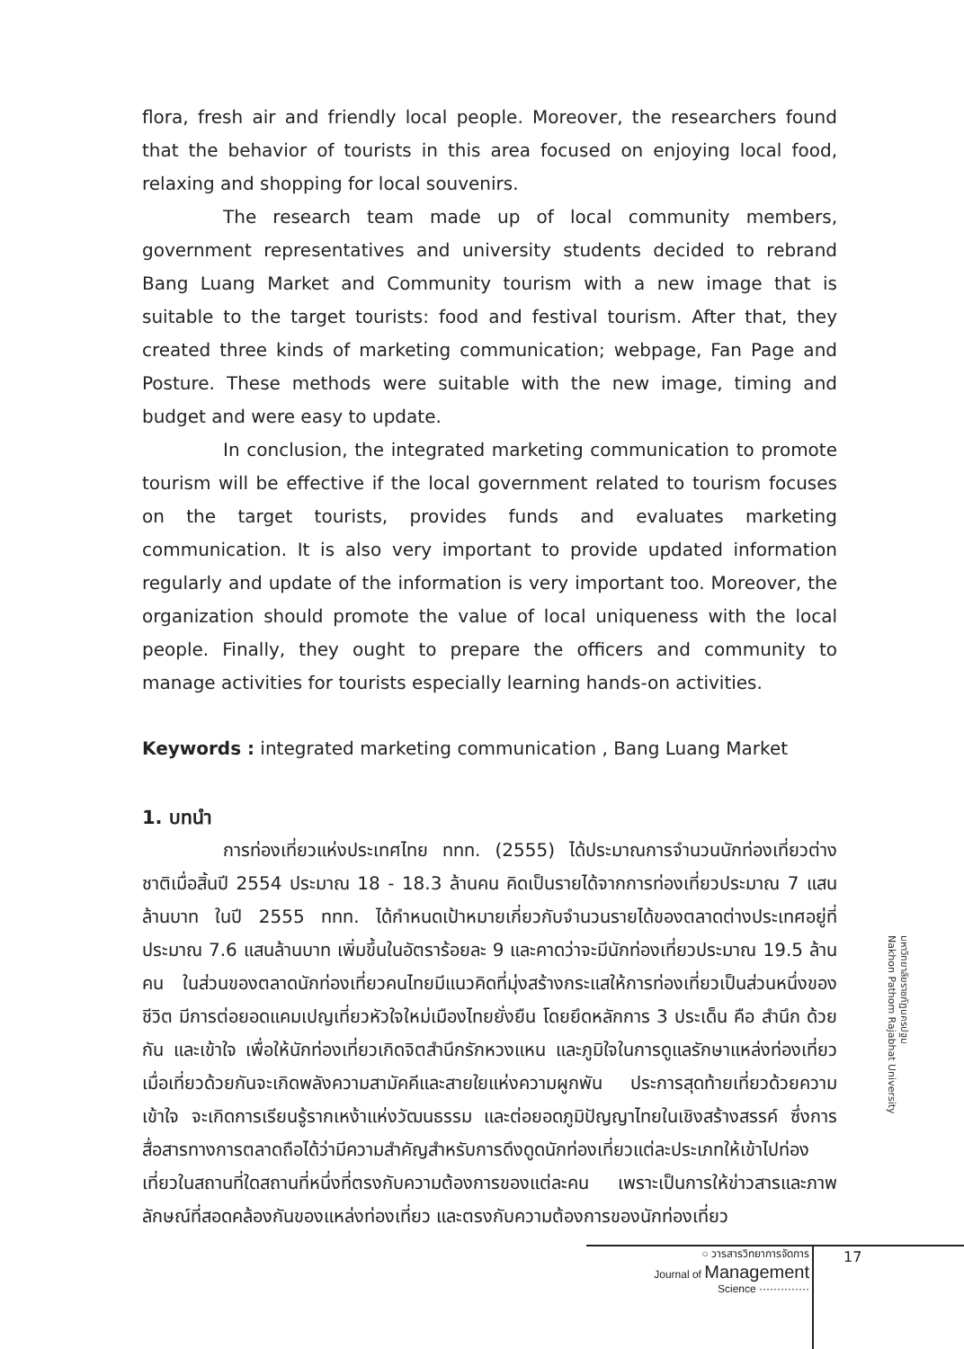flora, fresh air and friendly local people. Moreover, the researchers found that the behavior of tourists in this area focused on enjoying local food, relaxing and shopping for local souvenirs.
The research team made up of local community members, government representatives and university students decided to rebrand Bang Luang Market and Community tourism with a new image that is suitable to the target tourists: food and festival tourism. After that, they created three kinds of marketing communication; webpage, Fan Page and Posture. These methods were suitable with the new image, timing and budget and were easy to update.
In conclusion, the integrated marketing communication to promote tourism will be effective if the local government related to tourism focuses on the target tourists, provides funds and evaluates marketing communication. It is also very important to provide updated information regularly and update of the information is very important too. Moreover, the organization should promote the value of local uniqueness with the local people. Finally, they ought to prepare the officers and community to manage activities for tourists especially learning hands-on activities.
Keywords : integrated marketing communication , Bang Luang Market
1. บทนำ
การท่องเที่ยวแห่งประเทศไทย ททท. (2555) ได้ประมาณการจำนวนนักท่องเที่ยวต่างชาติเมื่อสิ้นปี 2554 ประมาณ 18 - 18.3 ล้านคน คิดเป็นรายได้จากการท่องเที่ยวประมาณ 7 แสนล้านบาท ในปี 2555 ททท. ได้กำหนดเป้าหมายเกี่ยวกับจำนวนรายได้ของตลาดต่างประเทศอยู่ที่ประมาณ 7.6 แสนล้านบาท เพิ่มขึ้นในอัตราร้อยละ 9 และคาดว่าจะมีนักท่องเที่ยวประมาณ 19.5 ล้านคน ในส่วนของตลาดนักท่องเที่ยวคนไทยมีแนวคิดที่มุ่งสร้างกระแสให้การท่องเที่ยวเป็นส่วนหนึ่งของชีวิต มีการต่อยอดแคมเปญเที่ยวหัวใจใหม่เมืองไทยยั่งยืน โดยยึดหลักการ 3 ประเด็น คือ สำนึก ด้วยกัน และเข้าใจ เพื่อให้นักท่องเที่ยวเกิดจิตสำนึกรักหวงแหน และภูมิใจในการดูแลรักษาแหล่งท่องเที่ยว เมื่อเที่ยวด้วยกันจะเกิดพลังความสามัคคีและสายใยแห่งความผูกพัน ประการสุดท้ายเที่ยวด้วยความเข้าใจ จะเกิดการเรียนรู้รากเหง้าแห่งวัฒนธรรม และต่อยอดภูมิปัญญาไทยในเชิงสร้างสรรค์ ซึ่งการสื่อสารทางการตลาดถือได้ว่ามีความสำคัญสำหรับการดึงดูดนักท่องเที่ยวแต่ละประเภทให้เข้าไปท่องเที่ยวในสถานที่ใดสถานที่หนึ่งที่ตรงกับความต้องการของแต่ละคน เพราะเป็นการให้ข่าวสารและภาพลักษณ์ที่สอดคล้องกันของแหล่งท่องเที่ยว และตรงกับความต้องการของนักท่องเที่ยว
มหาวิทยาลัยราชภัฏนครปฐม
Nakhon Pathom Rajabhat University
○ วารสารวิทยาการจัดการ
Journal of Management
Science ··············
17